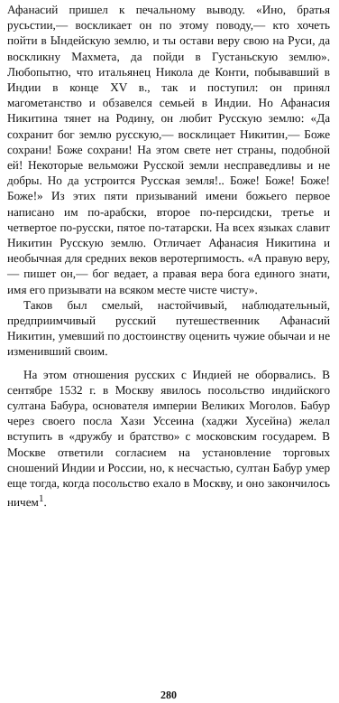Афанасий пришел к печальному выводу. «Ино, братья русьстии,— воскликает он по этому поводу,— кто хочеть пойти в Ындейскую землю, и ты остави веру свою на Руси, да воскликну Махмета, да пойди в Густаньскую землю». Любопытно, что итальянец Никола де Конти, побывавший в Индии в конце XV в., так и поступил: он принял магометанство и обзавелся семьей в Индии. Но Афанасия Никитина тянет на Родину, он любит Русскую землю: «Да сохранит бог землю русскую,— восклицает Никитин,— Боже сохрани! Боже сохрани! На этом свете нет страны, подобной ей! Некоторые вельможи Русской земли несправедливы и не добры. Но да устроится Русская земля!.. Боже! Боже! Боже! Боже!» Из этих пяти призываний имени божьего первое написано им по-арабски, второе по-персидски, третье и четвертое по-русски, пятое по-татарски. На всех языках славит Никитин Русскую землю. Отличает Афанасия Никитина и необычная для средних веков веротерпимость. «А правую веру,— пишет он,— бог ведает, а правая вера бога единого знати, имя его призывати на всяком месте чисте чисту».
Таков был смелый, настойчивый, наблюдательный, предприимчивый русский путешественник Афанасий Никитин, умевший по достоинству оценить чужие обычаи и не изменивший своим.
На этом отношения русских с Индией не оборвались. В сентябре 1532 г. в Москву явилось посольство индийского султана Бабура, основателя империи Великих Моголов. Бабур через своего посла Хази Уссеина (хаджи Хусейна) желал вступить в «дружбу и братство» с московским государем. В Москве ответили согласием на установление торговых сношений Индии и России, но, к несчастью, султан Бабур умер еще тогда, когда посольство ехало в Москву, и оно закончилось ничем<sup>1</sup>.
280